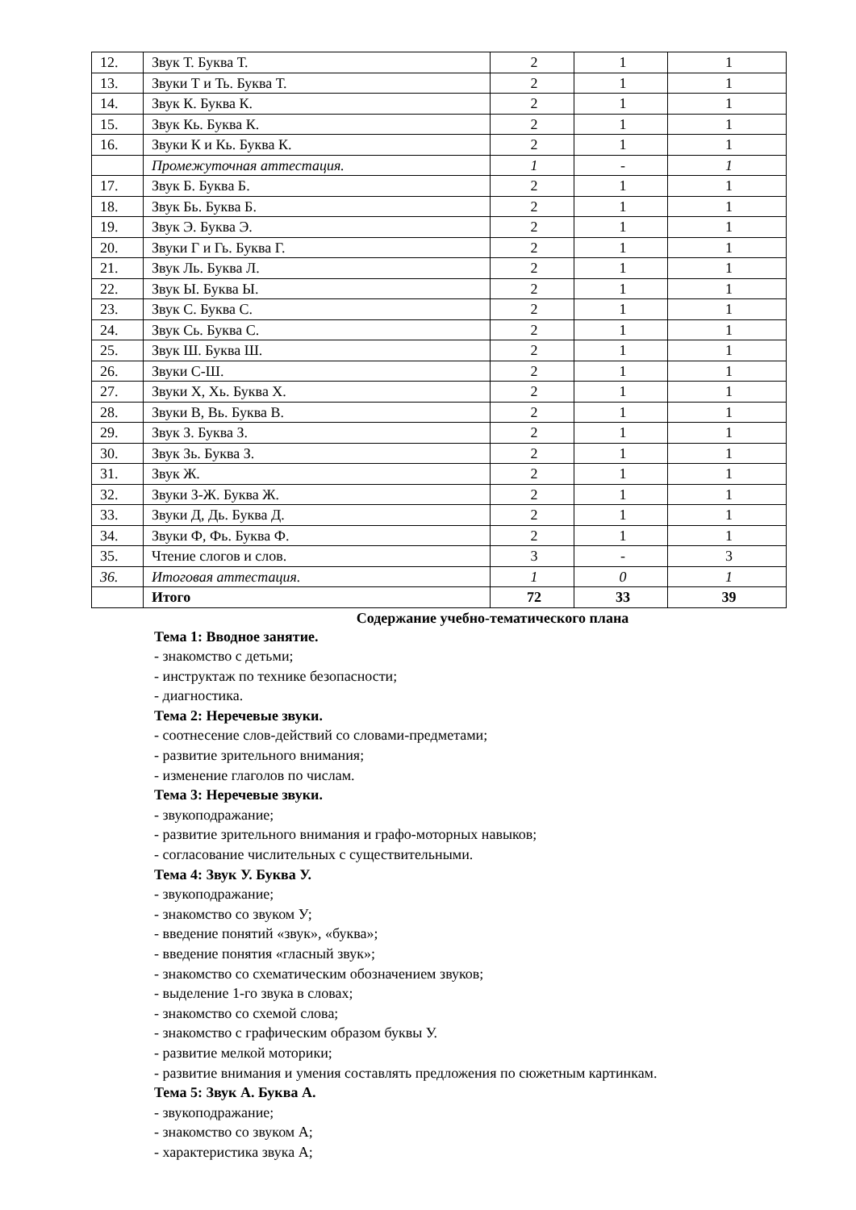| 12. | Звук Т. Буква Т. | 2 | 1 | 1 |
| 13. | Звуки Т и Ть. Буква Т. | 2 | 1 | 1 |
| 14. | Звук К. Буква К. | 2 | 1 | 1 |
| 15. | Звук Кь. Буква К. | 2 | 1 | 1 |
| 16. | Звуки К и Кь. Буква К. | 2 | 1 | 1 |
| | Промежуточная аттестация. | 1 | - | 1 |
| 17. | Звук Б. Буква Б. | 2 | 1 | 1 |
| 18. | Звук Бь. Буква Б. | 2 | 1 | 1 |
| 19. | Звук Э. Буква Э. | 2 | 1 | 1 |
| 20. | Звуки Г и Гь. Буква Г. | 2 | 1 | 1 |
| 21. | Звук Ль. Буква Л. | 2 | 1 | 1 |
| 22. | Звук Ы. Буква Ы. | 2 | 1 | 1 |
| 23. | Звук С. Буква С. | 2 | 1 | 1 |
| 24. | Звук Сь. Буква С. | 2 | 1 | 1 |
| 25. | Звук Ш. Буква Ш. | 2 | 1 | 1 |
| 26. | Звуки С-Ш. | 2 | 1 | 1 |
| 27. | Звуки Х, Хь. Буква Х. | 2 | 1 | 1 |
| 28. | Звуки В, Вь. Буква В. | 2 | 1 | 1 |
| 29. | Звук З. Буква З. | 2 | 1 | 1 |
| 30. | Звук Зь. Буква З. | 2 | 1 | 1 |
| 31. | Звук Ж. | 2 | 1 | 1 |
| 32. | Звуки З-Ж. Буква Ж. | 2 | 1 | 1 |
| 33. | Звуки Д, Дь. Буква Д. | 2 | 1 | 1 |
| 34. | Звуки Ф, Фь. Буква Ф. | 2 | 1 | 1 |
| 35. | Чтение слогов и слов. | 3 | - | 3 |
| 36. | Итоговая аттестация. | 1 | 0 | 1 |
| | Итого | 72 | 33 | 39 |
Содержание учебно-тематического плана
Тема 1: Вводное занятие.
- знакомство с детьми;
- инструктаж по технике безопасности;
- диагностика.
Тема 2: Неречевые звуки.
- соотнесение слов-действий со словами-предметами;
- развитие зрительного внимания;
- изменение глаголов по числам.
Тема 3: Неречевые звуки.
- звукоподражание;
- развитие зрительного внимания и графо-моторных навыков;
- согласование числительных с существительными.
Тема 4: Звук У. Буква У.
- звукоподражание;
- знакомство со звуком У;
- введение понятий «звук», «буква»;
- введение понятия «гласный звук»;
- знакомство со схематическим обозначением звуков;
- выделение 1-го звука в словах;
- знакомство со схемой слова;
- знакомство с графическим образом буквы У.
- развитие мелкой моторики;
- развитие внимания и умения составлять предложения по сюжетным картинкам.
Тема 5: Звук А. Буква А.
- звукоподражание;
- знакомство со звуком А;
- характеристика звука А;